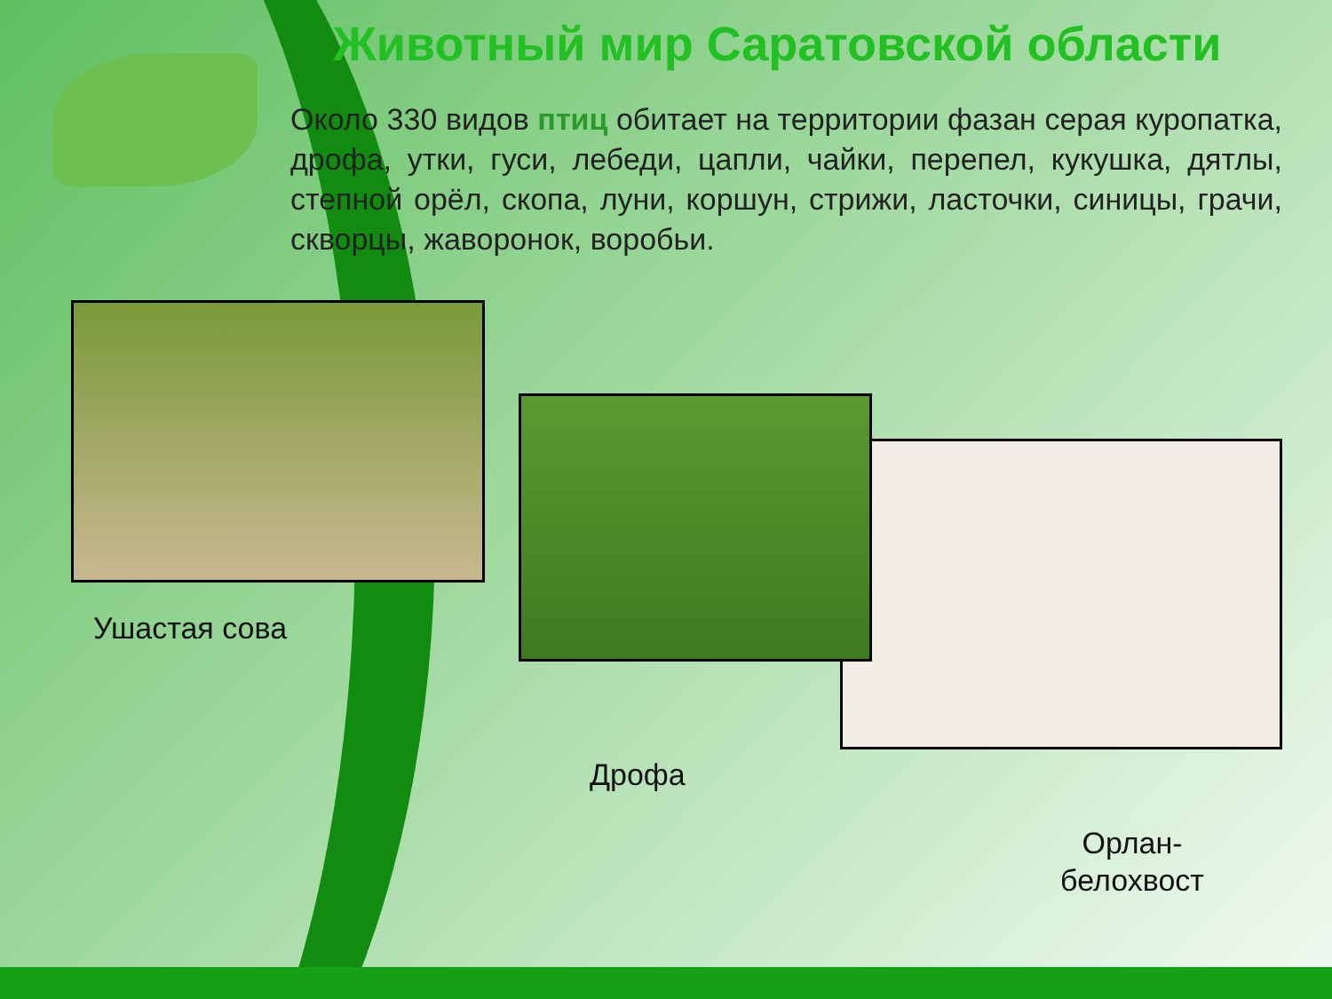Животный мир Саратовской области
Около 330 видов птиц обитает на территории фазан серая куропатка, дрофа, утки, гуси, лебеди, цапли, чайки, перепел, кукушка, дятлы, степной орёл, скопа, луни, коршун, стрижи, ласточки, синицы, грачи, скворцы, жаворонок, воробьи.
Ушастая сова
Дрофа
Орлан-
белохвост